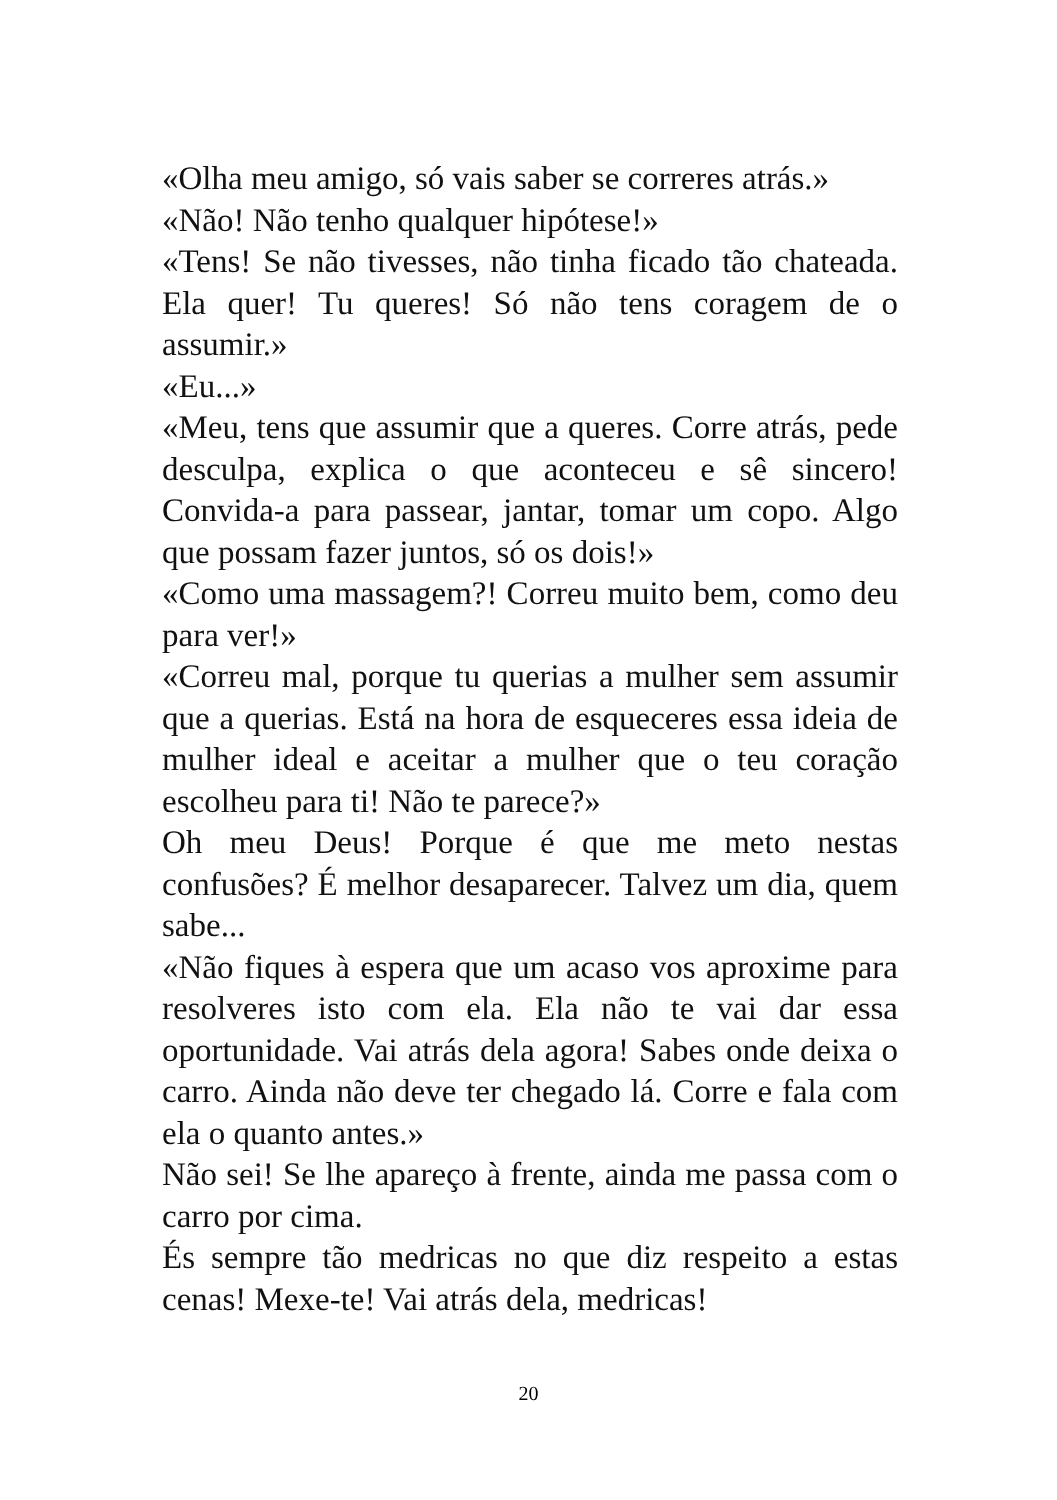«Olha meu amigo, só vais saber se correres atrás.»
«Não! Não tenho qualquer hipótese!»
«Tens! Se não tivesses, não tinha ficado tão chateada. Ela quer! Tu queres! Só não tens coragem de o assumir.»
«Eu...»
«Meu, tens que assumir que a queres. Corre atrás, pede desculpa, explica o que aconteceu e sê sincero! Convida-a para passear, jantar, tomar um copo. Algo que possam fazer juntos, só os dois!»
«Como uma massagem?! Correu muito bem, como deu para ver!»
«Correu mal, porque tu querias a mulher sem assumir que a querias. Está na hora de esqueceres essa ideia de mulher ideal e aceitar a mulher que o teu coração escolheu para ti! Não te parece?»
Oh meu Deus! Porque é que me meto nestas confusões? É melhor desaparecer. Talvez um dia, quem sabe...
«Não fiques à espera que um acaso vos aproxime para resolveres isto com ela. Ela não te vai dar essa oportunidade. Vai atrás dela agora! Sabes onde deixa o carro. Ainda não deve ter chegado lá. Corre e fala com ela o quanto antes.»
Não sei! Se lhe apareço à frente, ainda me passa com o carro por cima.
És sempre tão medricas no que diz respeito a estas cenas! Mexe-te! Vai atrás dela, medricas!
20